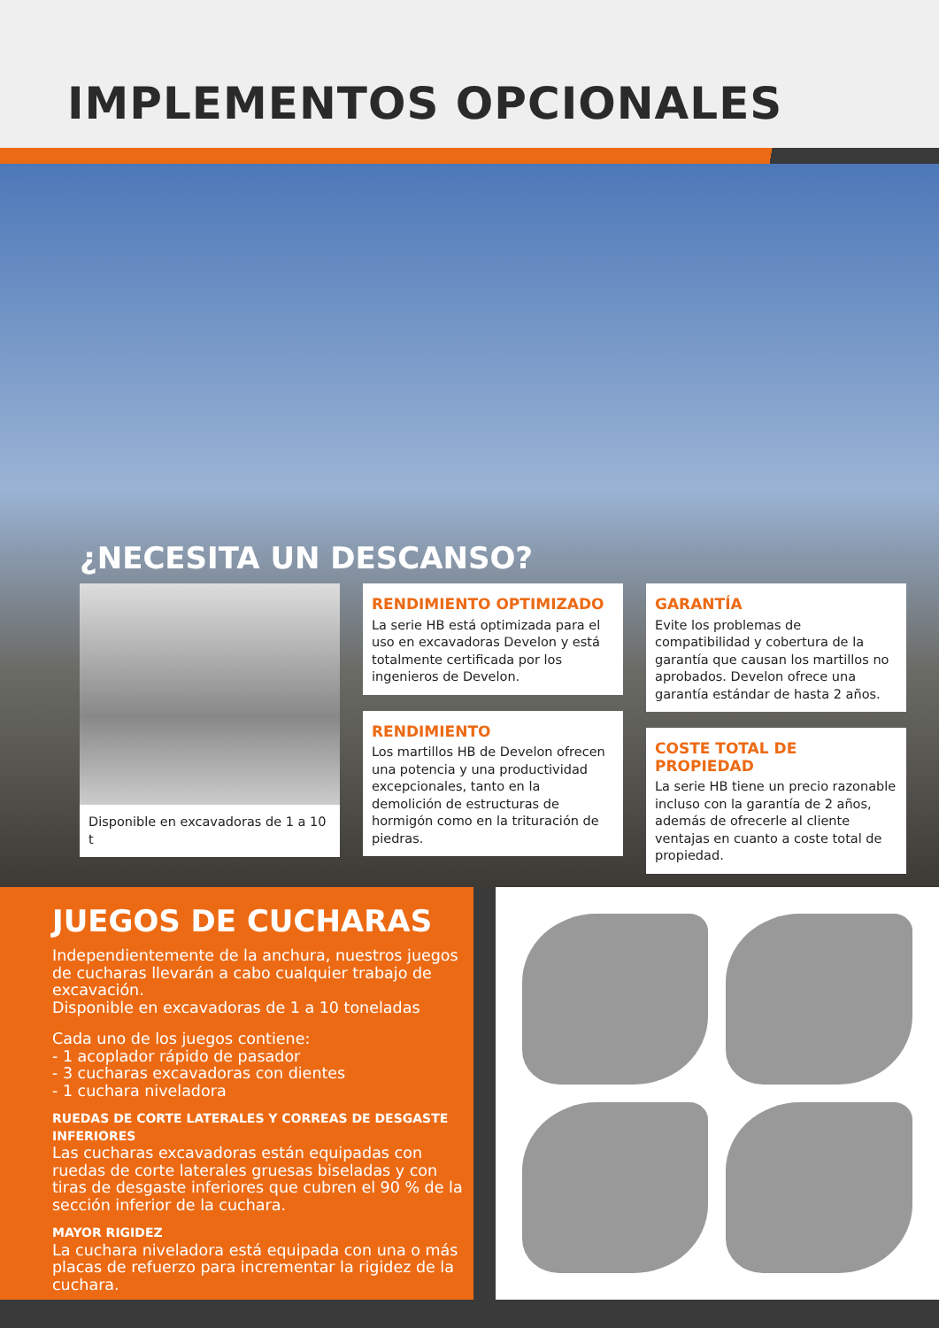IMPLEMENTOS OPCIONALES
¿NECESITA UN DESCANSO?
Disponible en excavadoras de 1 a 10 t
RENDIMIENTO OPTIMIZADO
La serie HB está optimizada para el uso en excavadoras Develon y está totalmente certificada por los ingenieros de Develon.
RENDIMIENTO
Los martillos HB de Develon ofrecen una potencia y una productividad excepcionales, tanto en la demolición de estructuras de hormigón como en la trituración de piedras.
GARANTÍA
Evite los problemas de compatibilidad y cobertura de la garantía que causan los martillos no aprobados. Develon ofrece una garantía estándar de hasta 2 años.
COSTE TOTAL DE PROPIEDAD
La serie HB tiene un precio razonable incluso con la garantía de 2 años, además de ofrecerle al cliente ventajas en cuanto a coste total de propiedad.
JUEGOS DE CUCHARAS
Independientemente de la anchura, nuestros juegos de cucharas llevarán a cabo cualquier trabajo de excavación.
Disponible en excavadoras de 1 a 10 toneladas
Cada uno de los juegos contiene:
- 1 acoplador rápido de pasador
- 3 cucharas excavadoras con dientes
- 1 cuchara niveladora
RUEDAS DE CORTE LATERALES Y CORREAS DE DESGASTE INFERIORES
Las cucharas excavadoras están equipadas con ruedas de corte laterales gruesas biseladas y con tiras de desgaste inferiores que cubren el 90 % de la sección inferior de la cuchara.
MAYOR RIGIDEZ
La cuchara niveladora está equipada con una o más placas de refuerzo para incrementar la rigidez de la cuchara.